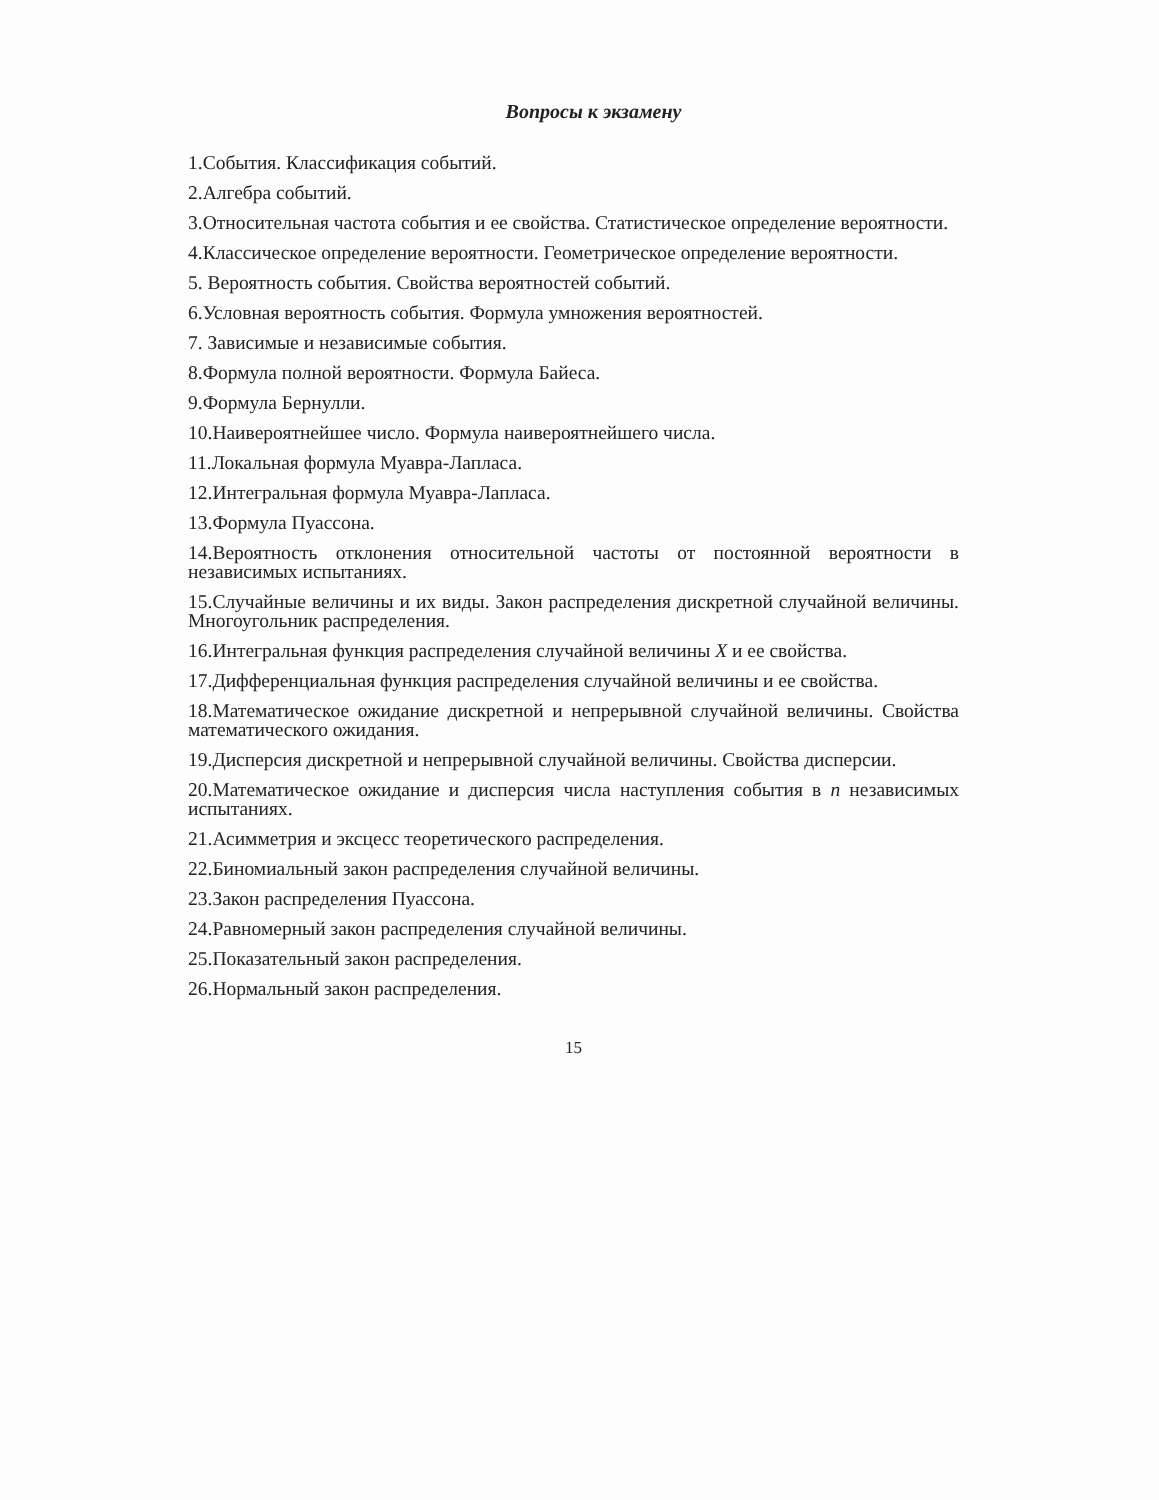Вопросы к экзамену
1.События. Классификация событий.
2.Алгебра событий.
3.Относительная частота события и ее свойства. Статистическое определение вероятности.
4.Классическое определение вероятности. Геометрическое определение вероятности.
5. Вероятность события. Свойства вероятностей событий.
6.Условная вероятность события. Формула умножения вероятностей.
7. Зависимые и независимые события.
8.Формула полной вероятности. Формула Байеса.
9.Формула Бернулли.
10.Наивероятнейшее число. Формула наивероятнейшего числа.
11.Локальная формула Муавра-Лапласа.
12.Интегральная формула Муавра-Лапласа.
13.Формула Пуассона.
14.Вероятность отклонения относительной частоты от постоянной вероятности в независимых испытаниях.
15.Случайные величины и их виды. Закон распределения дискретной случайной величины. Многоугольник распределения.
16.Интегральная функция распределения случайной величины X и ее свойства.
17.Дифференциальная функция распределения случайной величины и ее свойства.
18.Математическое ожидание дискретной и непрерывной случайной величины. Свойства математического ожидания.
19.Дисперсия дискретной и непрерывной случайной величины. Свойства дисперсии.
20.Математическое ожидание и дисперсия числа наступления события в n независимых испытаниях.
21.Асимметрия и эксцесс теоретического распределения.
22.Биномиальный закон распределения случайной величины.
23.Закон распределения Пуассона.
24.Равномерный закон распределения случайной величины.
25.Показательный закон распределения.
26.Нормальный закон распределения.
15